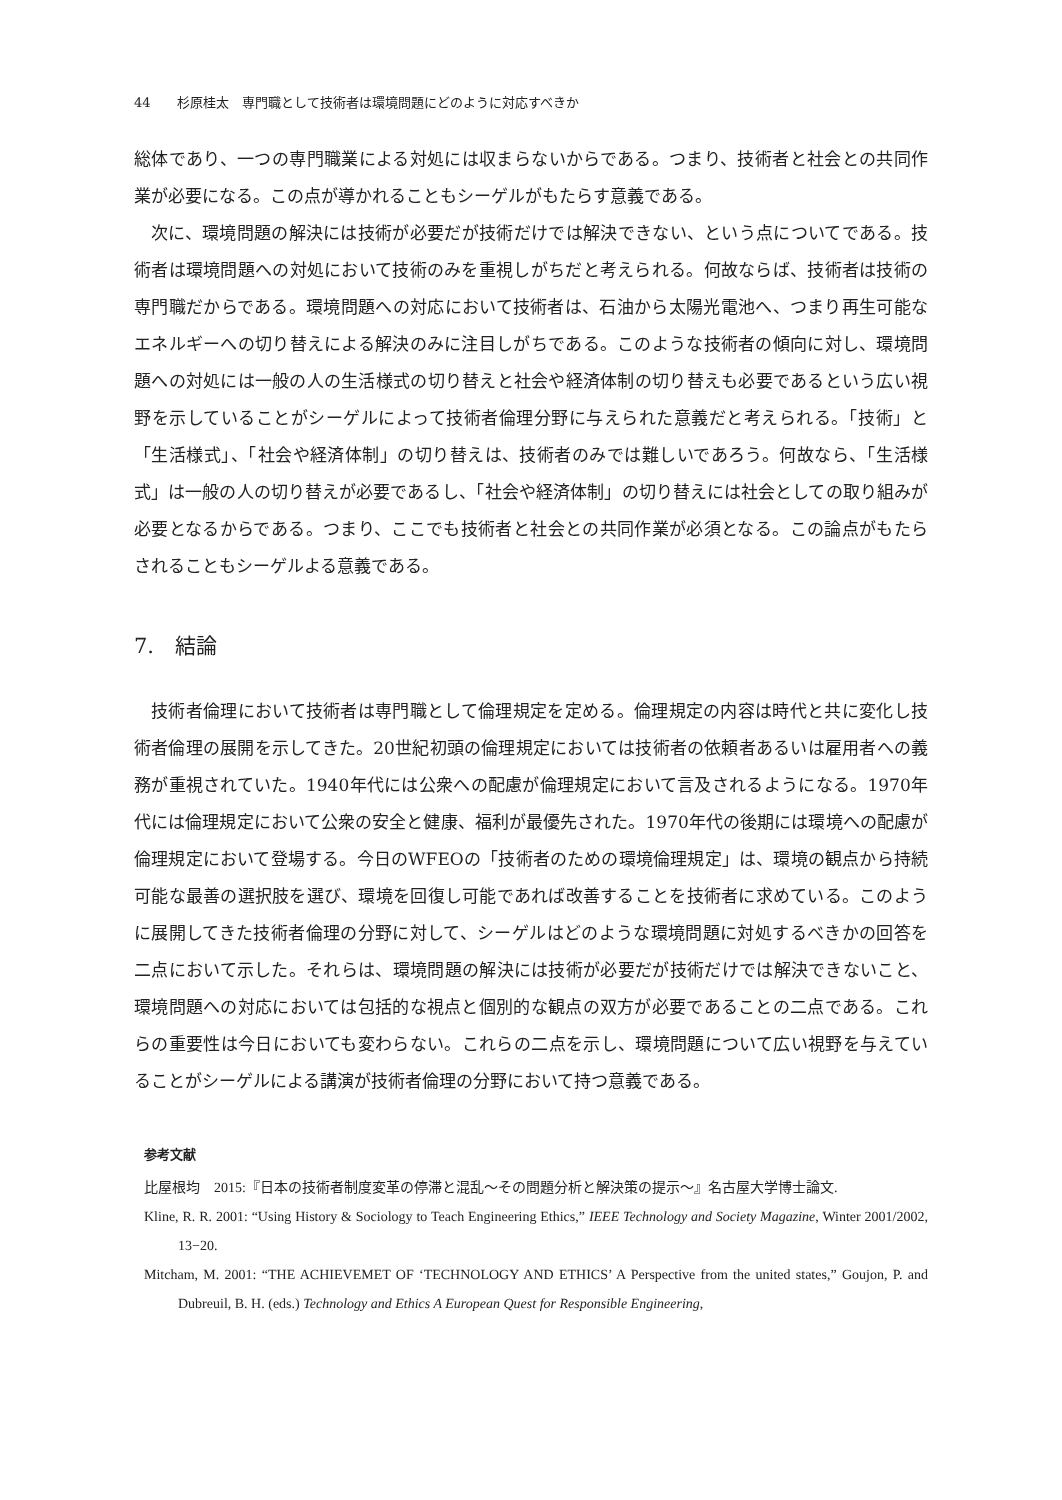44　　杉原桂太　専門職として技術者は環境問題にどのように対応すべきか
総体であり、一つの専門職業による対処には収まらないからである。つまり、技術者と社会との共同作業が必要になる。この点が導かれることもシーゲルがもたらす意義である。
次に、環境問題の解決には技術が必要だが技術だけでは解決できない、という点についてである。技術者は環境問題への対処において技術のみを重視しがちだと考えられる。何故ならば、技術者は技術の専門職だからである。環境問題への対応において技術者は、石油から太陽光電池へ、つまり再生可能なエネルギーへの切り替えによる解決のみに注目しがちである。このような技術者の傾向に対し、環境問題への対処には一般の人の生活様式の切り替えと社会や経済体制の切り替えも必要であるという広い視野を示していることがシーゲルによって技術者倫理分野に与えられた意義だと考えられる。「技術」と「生活様式」、「社会や経済体制」の切り替えは、技術者のみでは難しいであろう。何故なら、「生活様式」は一般の人の切り替えが必要であるし、「社会や経済体制」の切り替えには社会としての取り組みが必要となるからである。つまり、ここでも技術者と社会との共同作業が必須となる。この論点がもたらされることもシーゲルよる意義である。
7.　結論
技術者倫理において技術者は専門職として倫理規定を定める。倫理規定の内容は時代と共に変化し技術者倫理の展開を示してきた。20世紀初頭の倫理規定においては技術者の依頼者あるいは雇用者への義務が重視されていた。1940年代には公衆への配慮が倫理規定において言及されるようになる。1970年代には倫理規定において公衆の安全と健康、福利が最優先された。1970年代の後期には環境への配慮が倫理規定において登場する。今日のWFEOの「技術者のための環境倫理規定」は、環境の観点から持続可能な最善の選択肢を選び、環境を回復し可能であれば改善することを技術者に求めている。このように展開してきた技術者倫理の分野に対して、シーゲルはどのような環境問題に対処するべきかの回答を二点において示した。それらは、環境問題の解決には技術が必要だが技術だけでは解決できないこと、環境問題への対応においては包括的な視点と個別的な観点の双方が必要であることの二点である。これらの重要性は今日においても変わらない。これらの二点を示し、環境問題について広い視野を与えていることがシーゲルによる講演が技術者倫理の分野において持つ意義である。
参考文献
比屋根均　2015:『日本の技術者制度変革の停滞と混乱～その問題分析と解決策の提示～』名古屋大学博士論文.
Kline, R. R. 2001: “Using History & Sociology to Teach Engineering Ethics,” IEEE Technology and Society Magazine, Winter 2001/2002, 13−20.
Mitcham, M. 2001: “THE ACHIEVEMET OF ‘TECHNOLOGY AND ETHICS’ A Perspective from the united states,” Goujon, P. and Dubreuil, B. H. (eds.) Technology and Ethics A European Quest for Responsible Engineering,